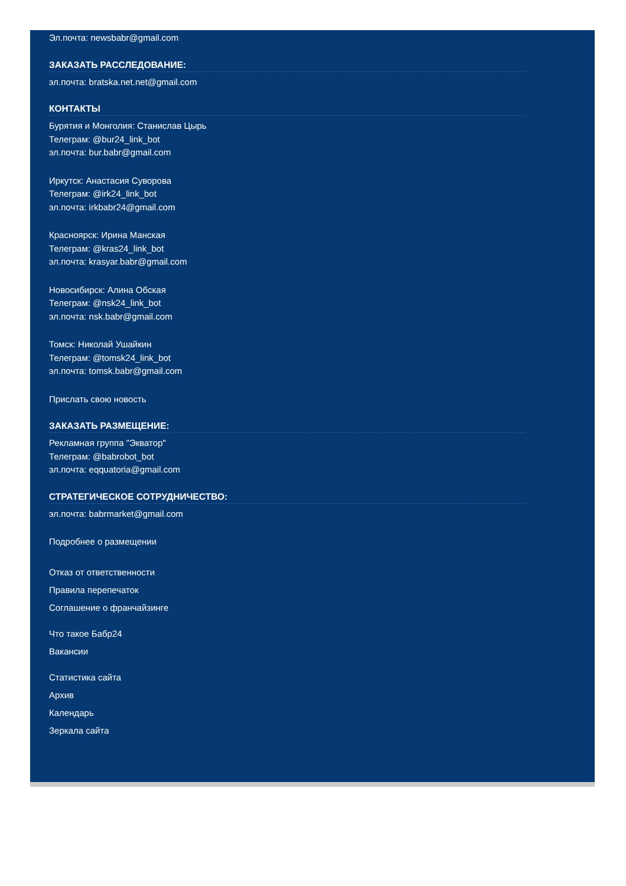Эл.почта: newsbabr@gmail.com
ЗАКАЗАТЬ РАССЛЕДОВАНИЕ:
эл.почта: bratska.net.net@gmail.com
КОНТАКТЫ
Бурятия и Монголия: Станислав Цырь
Телеграм: @bur24_link_bot
эл.почта: bur.babr@gmail.com
Иркутск: Анастасия Суворова
Телеграм: @irk24_link_bot
эл.почта: irkbabr24@gmail.com
Красноярск: Ирина Манская
Телеграм: @kras24_link_bot
эл.почта: krasyar.babr@gmail.com
Новосибирск: Алина Обская
Телеграм: @nsk24_link_bot
эл.почта: nsk.babr@gmail.com
Томск: Николай Ушайкин
Телеграм: @tomsk24_link_bot
эл.почта: tomsk.babr@gmail.com
Прислать свою новость
ЗАКАЗАТЬ РАЗМЕЩЕНИЕ:
Рекламная группа "Экватор"
Телеграм: @babrobot_bot
эл.почта: eqquatoria@gmail.com
СТРАТЕГИЧЕСКОЕ СОТРУДНИЧЕСТВО:
эл.почта: babrmarket@gmail.com
Подробнее о размещении
Отказ от ответственности
Правила перепечаток
Соглашение о франчайзинге
Что такое Бабр24
Вакансии
Статистика сайта
Архив
Календарь
Зеркала сайта